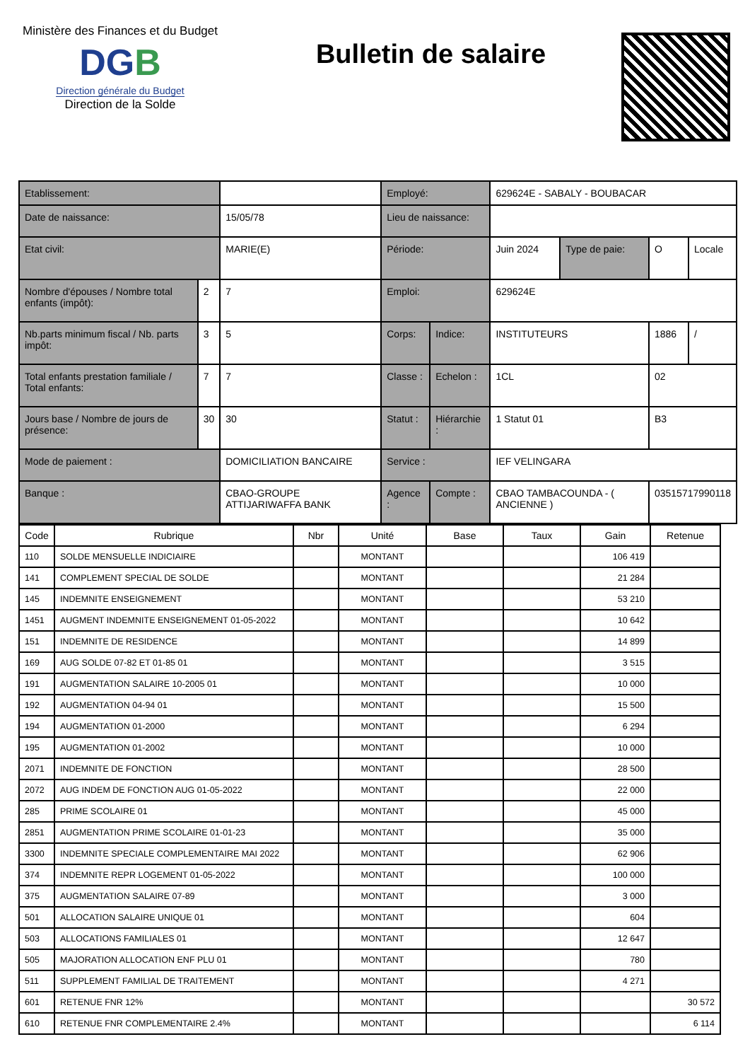Ministère des Finances et du Budget
DGB
Direction générale du Budget
Direction de la Solde
Bulletin de salaire
| Etablissement: | | | | Employé: | | 629624E - SABALY - BOUBACAR | | | |
| Date de naissance: | | | 15/05/78 | Lieu de naissance: | | | | | |
| Etat civil: | | | MARIE(E) | Période: | | Juin 2024 | Type de paie: | O | Locale |
| Nombre d'épouses / Nombre total enfants (impôt): | 2 | 7 | | Emploi: | | 629624E | | | |
| Nb.parts minimum fiscal / Nb. parts impôt: | 3 | 5 | | Corps: | Indice: | INSTITUTEURS | | 1886 | / |
| Total enfants prestation familiale / Total enfants: | 7 | 7 | | Classe : | Echelon : | 1CL | | 02 | |
| Jours base / Nombre de jours de présence: | 30 | 30 | | Statut : | Hiérarchie : | 1 Statut 01 | | B3 | |
| Mode de paiement : | | | DOMICILIATION BANCAIRE | Service : | | IEF VELINGARA | | | |
| Banque : | | | CBAO-GROUPE ATTIJARIWAFFA BANK | Agence : | Compte : | CBAO TAMBACOUNDA - ( ANCIENNE ) | | 03515717990118 | |
| Code | Rubrique | Nbr | Unité | Base | Taux | Gain | Retenue |
| --- | --- | --- | --- | --- | --- | --- | --- |
| 110 | SOLDE MENSUELLE INDICIAIRE | | MONTANT | | | 106 419 | |
| 141 | COMPLEMENT SPECIAL DE SOLDE | | MONTANT | | | 21 284 | |
| 145 | INDEMNITE ENSEIGNEMENT | | MONTANT | | | 53 210 | |
| 1451 | AUGMENT INDEMNITE ENSEIGNEMENT 01-05-2022 | | MONTANT | | | 10 642 | |
| 151 | INDEMNITE DE RESIDENCE | | MONTANT | | | 14 899 | |
| 169 | AUG SOLDE 07-82 ET 01-85 01 | | MONTANT | | | 3 515 | |
| 191 | AUGMENTATION SALAIRE 10-2005 01 | | MONTANT | | | 10 000 | |
| 192 | AUGMENTATION 04-94 01 | | MONTANT | | | 15 500 | |
| 194 | AUGMENTATION 01-2000 | | MONTANT | | | 6 294 | |
| 195 | AUGMENTATION 01-2002 | | MONTANT | | | 10 000 | |
| 2071 | INDEMNITE DE FONCTION | | MONTANT | | | 28 500 | |
| 2072 | AUG INDEM DE FONCTION AUG 01-05-2022 | | MONTANT | | | 22 000 | |
| 285 | PRIME SCOLAIRE 01 | | MONTANT | | | 45 000 | |
| 2851 | AUGMENTATION PRIME SCOLAIRE 01-01-23 | | MONTANT | | | 35 000 | |
| 3300 | INDEMNITE SPECIALE COMPLEMENTAIRE MAI 2022 | | MONTANT | | | 62 906 | |
| 374 | INDEMNITE REPR LOGEMENT 01-05-2022 | | MONTANT | | | 100 000 | |
| 375 | AUGMENTATION SALAIRE 07-89 | | MONTANT | | | 3 000 | |
| 501 | ALLOCATION SALAIRE UNIQUE 01 | | MONTANT | | | 604 | |
| 503 | ALLOCATIONS FAMILIALES 01 | | MONTANT | | | 12 647 | |
| 505 | MAJORATION ALLOCATION ENF PLU 01 | | MONTANT | | | 780 | |
| 511 | SUPPLEMENT FAMILIAL DE TRAITEMENT | | MONTANT | | | 4 271 | |
| 601 | RETENUE FNR 12% | | MONTANT | | | | 30 572 |
| 610 | RETENUE FNR COMPLEMENTAIRE 2.4% | | MONTANT | | | | 6 114 |